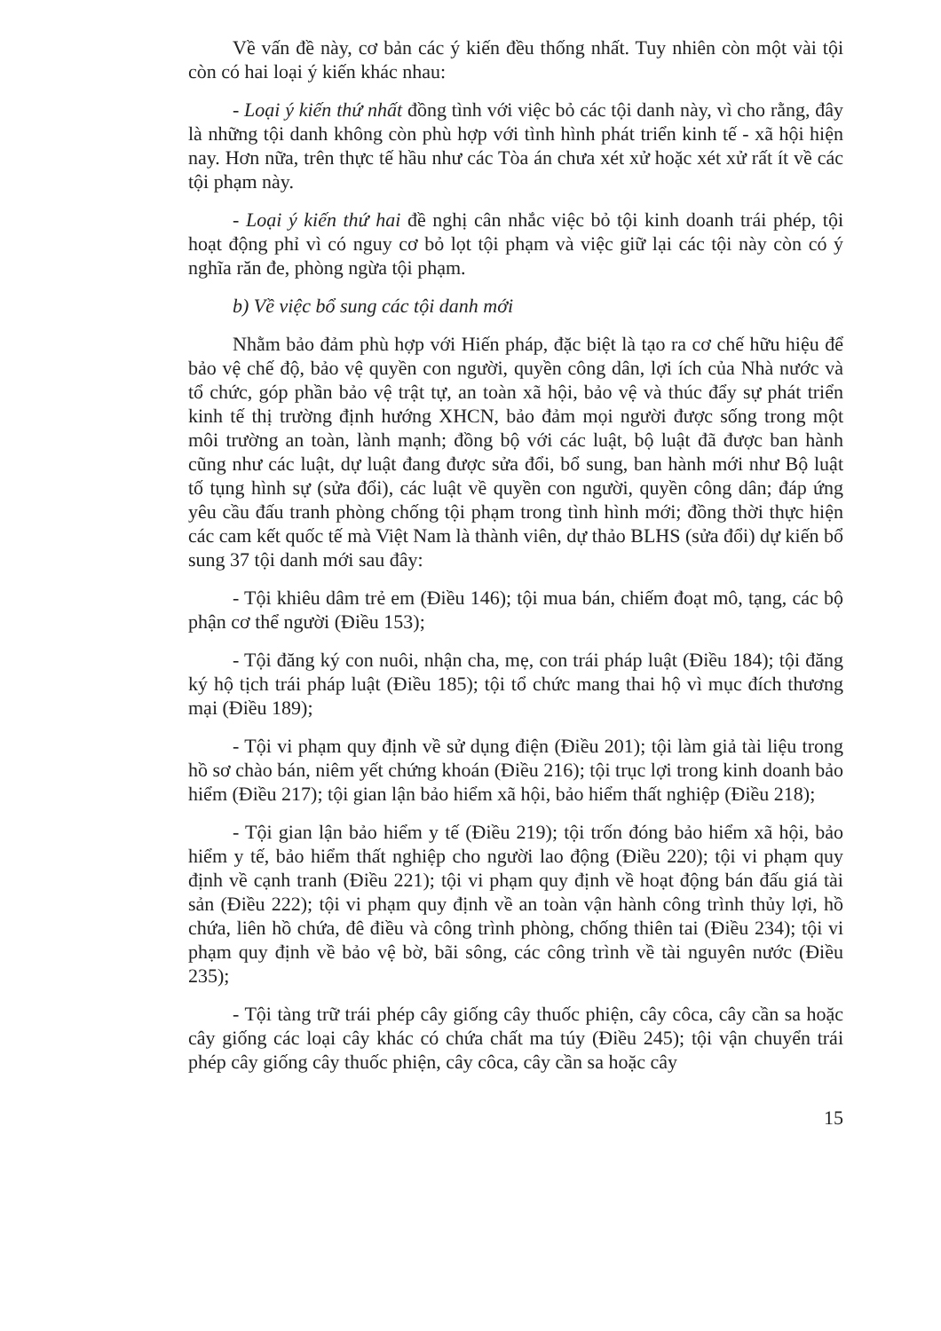Về vấn đề này, cơ bản các ý kiến đều thống nhất. Tuy nhiên còn một vài tội còn có hai loại ý kiến khác nhau:
- Loại ý kiến thứ nhất đồng tình với việc bỏ các tội danh này, vì cho rằng, đây là những tội danh không còn phù hợp với tình hình phát triển kinh tế - xã hội hiện nay. Hơn nữa, trên thực tế hầu như các Tòa án chưa xét xử hoặc xét xử rất ít về các tội phạm này.
- Loại ý kiến thứ hai đề nghị cân nhắc việc bỏ tội kinh doanh trái phép, tội hoạt động phỉ vì có nguy cơ bỏ lọt tội phạm và việc giữ lại các tội này còn có ý nghĩa răn đe, phòng ngừa tội phạm.
b) Về việc bổ sung các tội danh mới
Nhằm bảo đảm phù hợp với Hiến pháp, đặc biệt là tạo ra cơ chế hữu hiệu để bảo vệ chế độ, bảo vệ quyền con người, quyền công dân, lợi ích của Nhà nước và tổ chức, góp phần bảo vệ trật tự, an toàn xã hội, bảo vệ và thúc đẩy sự phát triển kinh tế thị trường định hướng XHCN, bảo đảm mọi người được sống trong một môi trường an toàn, lành mạnh; đồng bộ với các luật, bộ luật đã được ban hành cũng như các luật, dự luật đang được sửa đổi, bổ sung, ban hành mới như Bộ luật tố tụng hình sự (sửa đổi), các luật về quyền con người, quyền công dân; đáp ứng yêu cầu đấu tranh phòng chống tội phạm trong tình hình mới; đồng thời thực hiện các cam kết quốc tế mà Việt Nam là thành viên, dự thảo BLHS (sửa đổi) dự kiến bổ sung 37 tội danh mới sau đây:
- Tội khiêu dâm trẻ em (Điều 146); tội mua bán, chiếm đoạt mô, tạng, các bộ phận cơ thể người (Điều 153);
- Tội đăng ký con nuôi, nhận cha, mẹ, con trái pháp luật (Điều 184); tội đăng ký hộ tịch trái pháp luật (Điều 185); tội tổ chức mang thai hộ vì mục đích thương mại (Điều 189);
- Tội vi phạm quy định về sử dụng điện (Điều 201); tội làm giả tài liệu trong hồ sơ chào bán, niêm yết chứng khoán (Điều 216); tội trục lợi trong kinh doanh bảo hiểm (Điều 217); tội gian lận bảo hiểm xã hội, bảo hiểm thất nghiệp (Điều 218);
- Tội gian lận bảo hiểm y tế (Điều 219); tội trốn đóng bảo hiểm xã hội, bảo hiểm y tế, bảo hiểm thất nghiệp cho người lao động (Điều 220); tội vi phạm quy định về cạnh tranh (Điều 221); tội vi phạm quy định về hoạt động bán đấu giá tài sản (Điều 222); tội vi phạm quy định về an toàn vận hành công trình thủy lợi, hồ chứa, liên hồ chứa, đê điều và công trình phòng, chống thiên tai (Điều 234); tội vi phạm quy định về bảo vệ bờ, bãi sông, các công trình về tài nguyên nước (Điều 235);
- Tội tàng trữ trái phép cây giống cây thuốc phiện, cây côca, cây cần sa hoặc cây giống các loại cây khác có chứa chất ma túy (Điều 245); tội vận chuyển trái phép cây giống cây thuốc phiện, cây côca, cây cần sa hoặc cây
15